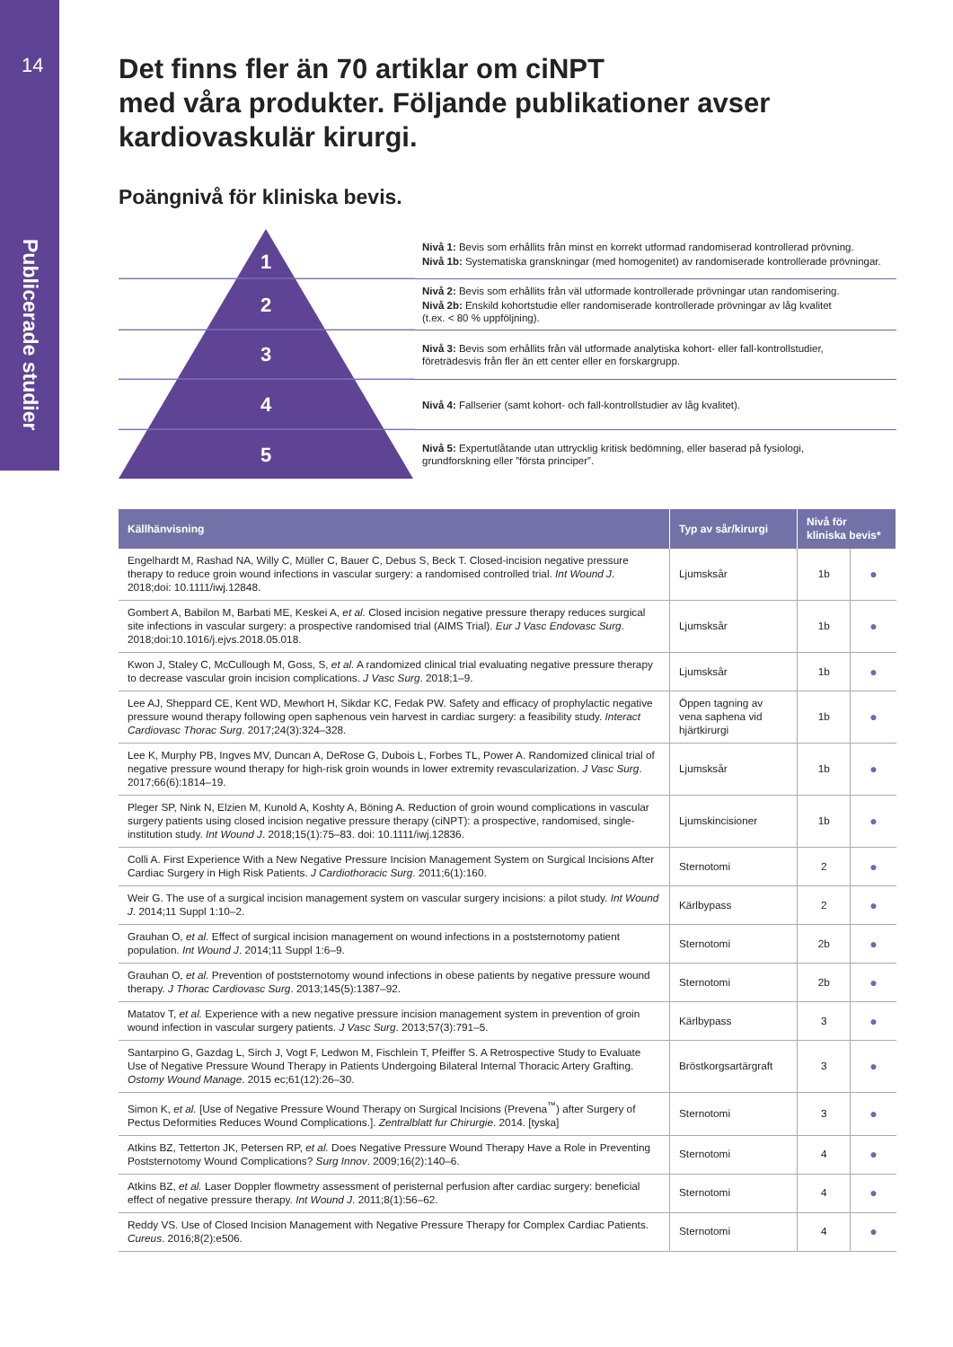14
Publicerade studier
Det finns fler än 70 artiklar om ciNPT
med våra produkter. Följande publikationer avser kardiovaskulär kirurgi.
Poängnivå för kliniska bevis.
1
2
3
4
5
Nivå 1: Bevis som erhållits från minst en korrekt utformad randomiserad kontrollerad prövning.
Nivå 1b: Systematiska granskningar (med homogenitet) av randomiserade kontrollerade prövningar.
Nivå 2: Bevis som erhållits från väl utformade kontrollerade prövningar utan randomisering.
Nivå 2b: Enskild kohortstudie eller randomiserade kontrollerade prövningar av låg kvalitet
(t.ex. < 80 % uppföljning).
Nivå 3: Bevis som erhållits från väl utformade analytiska kohort- eller fall-kontrollstudier,
företrädesvis från fler än ett center eller en forskargrupp.
Nivå 4: Fallserier (samt kohort- och fall-kontrollstudier av låg kvalitet).
Nivå 5: Expertutlåtande utan uttrycklig kritisk bedömning, eller baserad på fysiologi,
grundforskning eller ”första principer”.
| Källhänvisning | Typ av sår/kirurgi | Nivå för kliniska bevis* | |
| --- | --- | --- | --- |
| Engelhardt M, Rashad NA, Willy C, Müller C, Bauer C, Debus S, Beck T. Closed-incision negative pressure therapy to reduce groin wound infections in vascular surgery: a randomised controlled trial. Int Wound J . 2018;doi: 10.1111/iwj.12848. | Ljumsksår | 1b | ● |
| Gombert A, Babilon M, Barbati ME, Keskei A, et al. Closed incision negative pressure therapy reduces surgical site infections in vascular surgery: a prospective randomised trial (AIMS Trial). Eur J Vasc Endovasc Surg . 2018;doi:10.1016/j.ejvs.2018.05.018. | Ljumsksår | 1b | ● |
| Kwon J, Staley C, McCullough M, Goss, S, et al. A randomized clinical trial evaluating negative pressure therapy to decrease vascular groin incision complications. J Vasc Surg . 2018;1–9. | Ljumsksår | 1b | ● |
| Lee AJ, Sheppard CE, Kent WD, Mewhort H, Sikdar KC, Fedak PW. Safety and efficacy of prophylactic negative pressure wound therapy following open saphenous vein harvest in cardiac surgery: a feasibility study. Interact Cardiovasc Thorac Surg . 2017;24(3):324–328. | Öppen tagning av vena saphena vid hjärtkirurgi | 1b | ● |
| Lee K, Murphy PB, Ingves MV, Duncan A, DeRose G, Dubois L, Forbes TL, Power A. Randomized clinical trial of negative pressure wound therapy for high-risk groin wounds in lower extremity revascularization. J Vasc Surg . 2017;66(6):1814–19. | Ljumsksår | 1b | ● |
| Pleger SP, Nink N, Elzien M, Kunold A, Koshty A, Böning A. Reduction of groin wound complications in vascular surgery patients using closed incision negative pressure therapy (ciNPT): a prospective, randomised, single-institution study. Int Wound J . 2018;15(1):75–83. doi: 10.1111/iwj.12836. | Ljumskincisioner | 1b | ● |
| Colli A. First Experience With a New Negative Pressure Incision Management System on Surgical Incisions After Cardiac Surgery in High Risk Patients. J Cardiothoracic Surg . 2011;6(1):160. | Sternotomi | 2 | ● |
| Weir G. The use of a surgical incision management system on vascular surgery incisions: a pilot study. Int Wound J . 2014;11 Suppl 1:10–2. | Kärlbypass | 2 | ● |
| Grauhan O, et al. Effect of surgical incision management on wound infections in a poststernotomy patient population. Int Wound J . 2014;11 Suppl 1:6–9. | Sternotomi | 2b | ● |
| Grauhan O, et al. Prevention of poststernotomy wound infections in obese patients by negative pressure wound therapy. J Thorac Cardiovasc Surg . 2013;145(5):1387–92. | Sternotomi | 2b | ● |
| Matatov T, et al. Experience with a new negative pressure incision management system in prevention of groin wound infection in vascular surgery patients. J Vasc Surg . 2013;57(3):791–5. | Kärlbypass | 3 | ● |
| Santarpino G, Gazdag L, Sirch J, Vogt F, Ledwon M, Fischlein T, Pfeiffer S. A Retrospective Study to Evaluate Use of Negative Pressure Wound Therapy in Patients Undergoing Bilateral Internal Thoracic Artery Grafting. Ostomy Wound Manage . 2015 ec;61(12):26–30. | Bröstkorgsartärgraft | 3 | ● |
| Simon K, et al. [Use of Negative Pressure Wound Therapy on Surgical Incisions (Prevena<sup>™</sup>) after Surgery of Pectus Deformities Reduces Wound Complications.]. Zentralblatt fur Chirurgie . 2014. [tyska] | Sternotomi | 3 | ● |
| Atkins BZ, Tetterton JK, Petersen RP, et al. Does Negative Pressure Wound Therapy Have a Role in Preventing Poststernotomy Wound Complications? Surg Innov . 2009;16(2):140–6. | Sternotomi | 4 | ● |
| Atkins BZ, et al. Laser Doppler flowmetry assessment of peristernal perfusion after cardiac surgery: beneficial effect of negative pressure therapy. Int Wound J . 2011;8(1):56–62. | Sternotomi | 4 | ● |
| Reddy VS. Use of Closed Incision Management with Negative Pressure Therapy for Complex Cardiac Patients. Cureus . 2016;8(2):e506. | Sternotomi | 4 | ● |